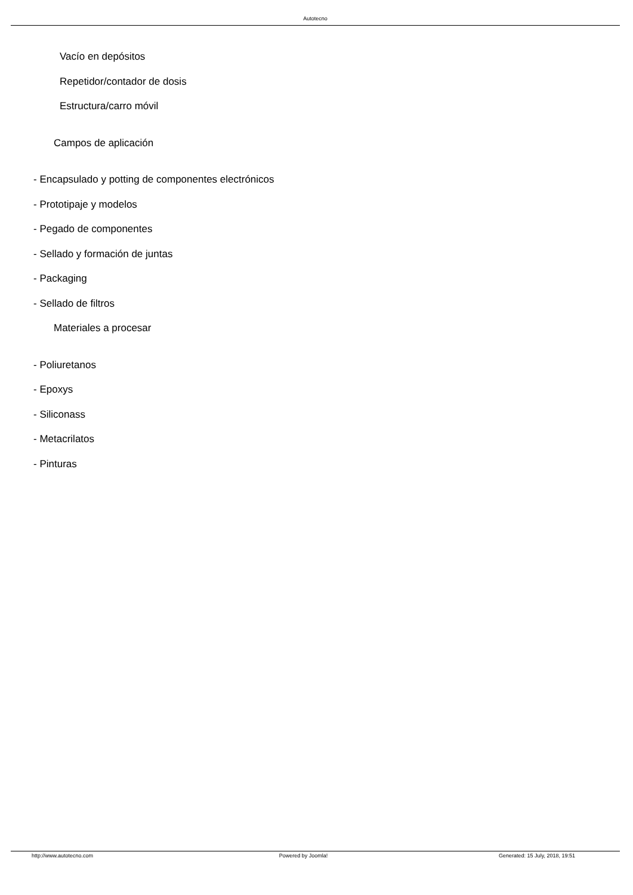Autotecno
Vacío en depósitos
Repetidor/contador de dosis
Estructura/carro móvil
Campos de aplicación
- Encapsulado y potting de componentes electrónicos
- Prototipaje y modelos
- Pegado de componentes
- Sellado y formación de juntas
- Packaging
- Sellado de filtros
Materiales a procesar
- Poliuretanos
- Epoxys
- Siliconass
- Metacrilatos
- Pinturas
http://www.autotecno.com Powered by Joomla! Generated: 15 July, 2018, 19:51